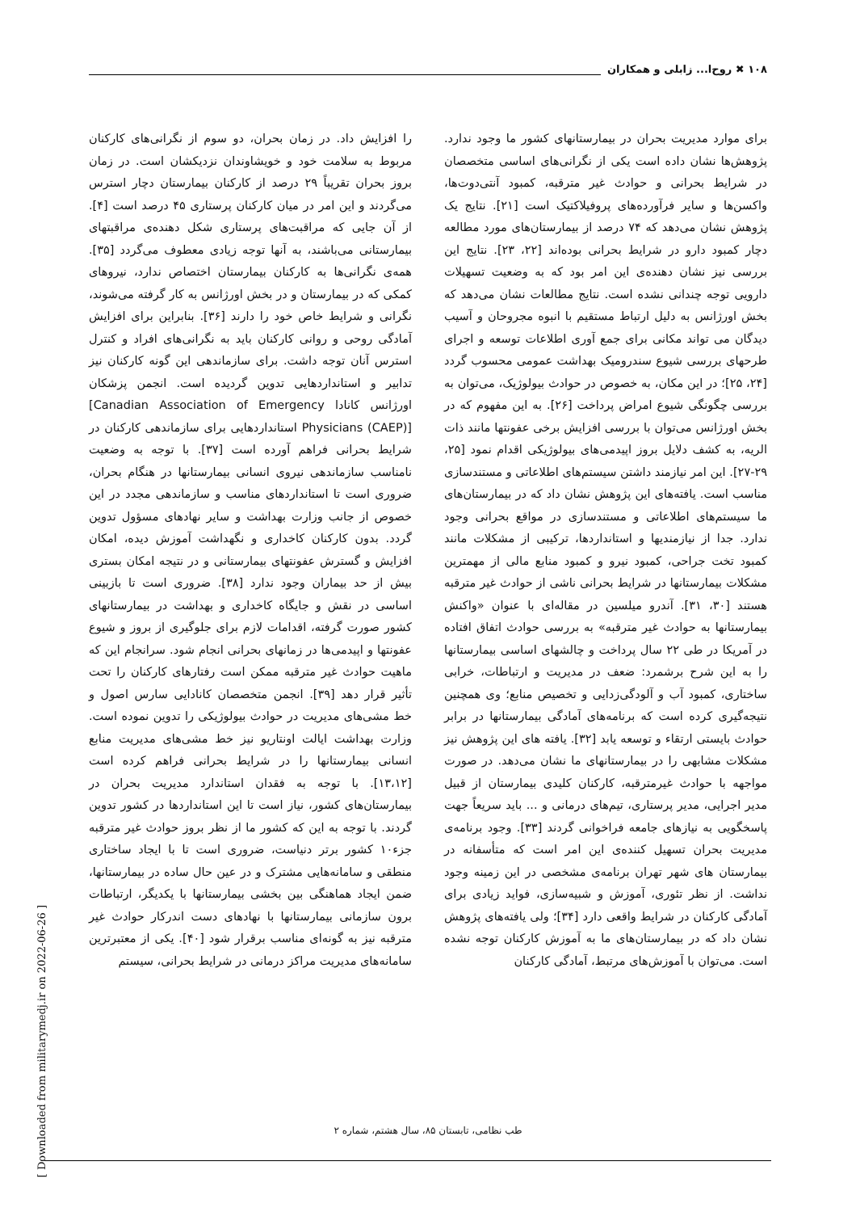۱۰۸ ✖ روح‌ا... زابلی و همکاران
برای موارد مدیریت بحران در بیمارستانهای کشور ما وجود ندارد. پژوهش‌ها نشان داده است یکی از نگرانی‌های اساسی متخصصان در شرایط بحرانی و حوادث غیر مترقبه، کمبود آنتی‌دوت‌ها، واکسن‌ها و سایر فرآورده‌های پروفیلاکتیک است [۲۱]. نتایج یک پژوهش نشان می‌دهد که ۷۴ درصد از بیمارستان‌های مورد مطالعه دچار کمبود دارو در شرایط بحرانی بوده‌اند [۲۲، ۲۳]. نتایج این بررسی نیز نشان دهنده‌ی این امر بود که به وضعیت تسهیلات دارویی توجه چندانی نشده است. نتایج مطالعات نشان می‌دهد که بخش اورژانس به دلیل ارتباط مستقیم با انبوه مجروحان و آسیب دیدگان می تواند مکانی برای جمع آوری اطلاعات توسعه و اجرای طرحهای بررسی شیوع سندرومیک بهداشت عمومی محسوب گردد [۲۴، ۲۵]؛ در این مکان، به خصوص در حوادث بیولوژیک، می‌توان به بررسی چگونگی شیوع امراض پرداخت [۲۶]. به این مفهوم که در بخش اورژانس می‌توان با بررسی افزایش برخی عفونتها مانند ذات الریه، به کشف دلایل بروز اپیدمی‌های بیولوژیکی اقدام نمود [۲۵، ۲۹-۲۷]. این امر نیازمند داشتن سیستم‌های اطلاعاتی و مستندسازی مناسب است. یافته‌های این پژوهش نشان داد که در بیمارستان‌های ما سیستم‌های اطلاعاتی و مستندسازی در مواقع بحرانی وجود ندارد. جدا از نیازمندیها و استانداردها، ترکیبی از مشکلات مانند کمبود تخت جراحی، کمبود نیرو و کمبود منابع مالی از مهمترین مشکلات بیمارستانها در شرایط بحرانی ناشی از حوادث غیر مترقبه هستند [۳۰، ۳۱]. آندرو میلسین در مقاله‌ای با عنوان «واکنش بیمارستانها به حوادث غیر مترقبه» به بررسی حوادث اتفاق افتاده در آمریکا در طی ۲۲ سال پرداخت و چالشهای اساسی بیمارستانها را به این شرح برشمرد: ضعف در مدیریت و ارتباطات، خرابی ساختاری، کمبود آب و آلودگی‌زدایی و تخصیص منابع؛ وی همچنین نتیجه‌گیری کرده است که برنامه‌های آمادگی بیمارستانها در برابر حوادث بایستی ارتقاء و توسعه یابد [۳۲]. یافته های این پژوهش نیز مشکلات مشابهی را در بیمارستانهای ما نشان می‌دهد. در صورت مواجهه با حوادث غیرمترقبه، کارکنان کلیدی بیمارستان از قبیل مدیر اجرایی، مدیر پرستاری، تیم‌های درمانی و ... باید سریعاً جهت پاسخگویی به نیازهای جامعه فراخوانی گردند [۳۳]. وجود برنامه‌ی مدیریت بحران تسهیل کننده‌ی این امر است که متأسفانه در بیمارستان های شهر تهران برنامه‌ی مشخصی در این زمینه وجود نداشت. از نظر تئوری، آموزش و شبیه‌سازی، فواید زیادی برای آمادگی کارکنان در شرایط واقعی دارد [۳۴]؛ ولی یافته‌های پژوهش نشان داد که در بیمارستان‌های ما به آموزش کارکنان توجه نشده است. می‌توان با آموزش‌های مرتبط، آمادگی کارکنان
را افزایش داد. در زمان بحران، دو سوم از نگرانی‌های کارکنان مربوط به سلامت خود و خویشاوندان نزدیکشان است. در زمان بروز بحران تقریباً ۲۹ درصد از کارکنان بیمارستان دچار استرس می‌گردند و این امر در میان کارکنان پرستاری ۴۵ درصد است [۴]. از آن جایی که مراقبت‌های پرستاری شکل دهنده‌ی مراقبتهای بیمارستانی می‌باشند، به آنها توجه زیادی معطوف می‌گردد [۳۵]. همه‌ی نگرانی‌ها به کارکنان بیمارستان اختصاص ندارد، نیروهای کمکی که در بیمارستان و در بخش اورژانس به کار گرفته می‌شوند، نگرانی و شرایط خاص خود را دارند [۳۶]. بنابراین برای افزایش آمادگی روحی و روانی کارکنان باید به نگرانی‌های افراد و کنترل استرس آنان توجه داشت. برای سازماندهی این گونه کارکنان نیز تدابیر و استانداردهایی تدوین گردیده است. انجمن پزشکان اورژانس کانادا [Canadian Association of Emergency Physicians (CAEP)] استانداردهایی برای سازماندهی کارکنان در شرایط بحرانی فراهم آورده است [۳۷]. با توجه به وضعیت نامناسب سازماندهی نیروی انسانی بیمارستانها در هنگام بحران، ضروری است تا استانداردهای مناسب و سازماندهی مجدد در این خصوص از جانب وزارت بهداشت و سایر نهادهای مسؤول تدوین گردد. بدون کارکنان کاخداری و نگهداشت آموزش دیده، امکان افزایش و گسترش عفونتهای بیمارستانی و در نتیجه امکان بستری بیش از حد بیماران وجود ندارد [۳۸]. ضروری است تا بازبینی اساسی در نقش و جایگاه کاخداری و بهداشت در بیمارستانهای کشور صورت گرفته، اقدامات لازم برای جلوگیری از بروز و شیوع عفونتها و اپیدمی‌ها در زمانهای بحرانی انجام شود. سرانجام این که ماهیت حوادث غیر مترقبه ممکن است رفتارهای کارکنان را تحت تأثیر قرار دهد [۳۹]. انجمن متخصصان کانادایی سارس اصول و خط مشی‌های مدیریت در حوادث بیولوژیکی را تدوین نموده است. وزارت بهداشت ایالت اونتاریو نیز خط مشی‌های مدیریت منابع انسانی بیمارستانها را در شرایط بحرانی فراهم کرده است [۱۳،۱۲]. با توجه به فقدان استاندارد مدیریت بحران در بیمارستان‌های کشور، نیاز است تا این استانداردها در کشور تدوین گردند. با توجه به این که کشور ما از نظر بروز حوادث غیر مترقبه جزء۱۰ کشور برتر دنیاست، ضروری است تا با ایجاد ساختاری منطقی و سامانه‌هایی مشترک و در عین حال ساده در بیمارستانها، ضمن ایجاد هماهنگی بین بخشی بیمارستانها با یکدیگر، ارتباطات برون سازمانی بیمارستانها با نهادهای دست اندرکار حوادث غیر مترقبه نیز به گونه‌ای مناسب برقرار شود [۴۰]. یکی از معتبرترین سامانه‌های مدیریت مراکز درمانی در شرایط بحرانی، سیستم
طب نظامی، تابستان ۸۵، سال هشتم، شماره ۲
[ Downloaded from militarymedj.ir on 2022-06-26 ]